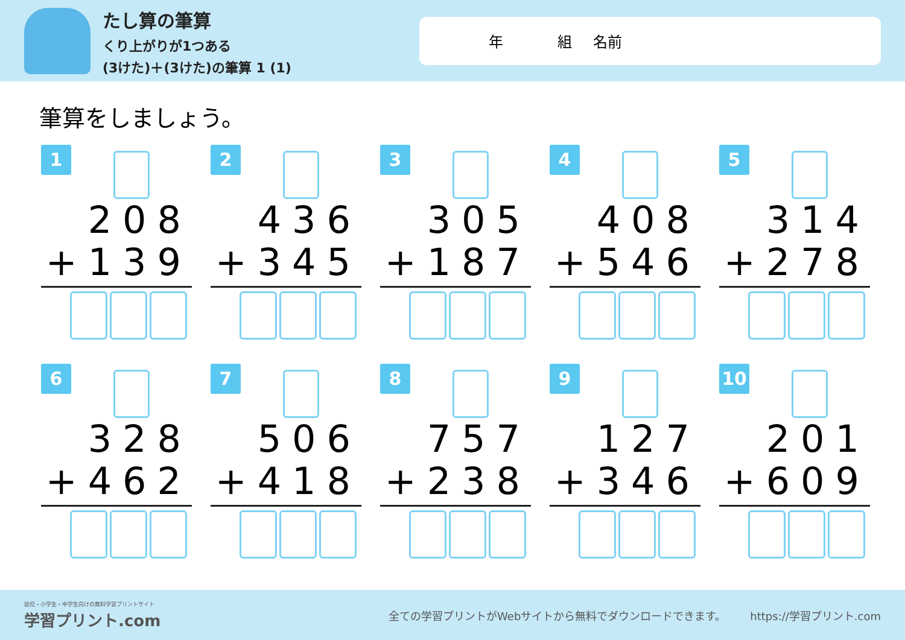たし算の筆算
くり上がりが1つある
(3けた)＋(3けた)の筆算 1 (1)
年 組 名前
筆算をしましょう。
1
208
+139
2
436
+345
3
305
+187
4
408
+546
5
314
+278
6
328
+462
7
506
+418
8
757
+238
9
127
+346
10
201
+609
幼児・小学生・中学生向けの無料学習プリントサイト
学習プリント.com
全ての学習プリントがWebサイトから無料でダウンロードできます。
https://学習プリント.com